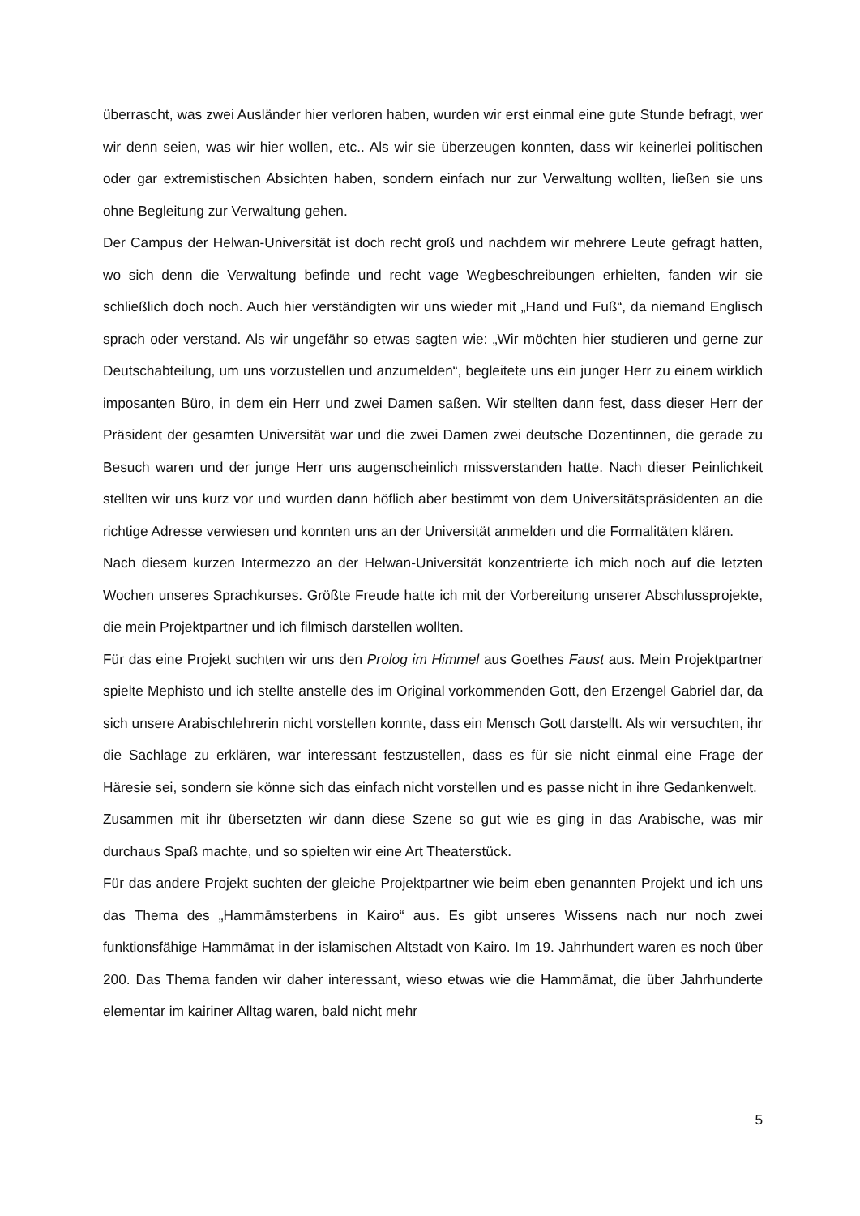überrascht, was zwei Ausländer hier verloren haben, wurden wir erst einmal eine gute Stunde befragt, wer wir denn seien, was wir hier wollen, etc.. Als wir sie überzeugen konnten, dass wir keinerlei politischen oder gar extremistischen Absichten haben, sondern einfach nur zur Verwaltung wollten, ließen sie uns ohne Begleitung zur Verwaltung gehen.
Der Campus der Helwan-Universität ist doch recht groß und nachdem wir mehrere Leute gefragt hatten, wo sich denn die Verwaltung befinde und recht vage Wegbeschreibungen erhielten, fanden wir sie schließlich doch noch. Auch hier verständigten wir uns wieder mit „Hand und Fuß“, da niemand Englisch sprach oder verstand. Als wir ungefähr so etwas sagten wie: „Wir möchten hier studieren und gerne zur Deutschabteilung, um uns vorzustellen und anzumelden“, begleitete uns ein junger Herr zu einem wirklich imposanten Büro, in dem ein Herr und zwei Damen saßen. Wir stellten dann fest, dass dieser Herr der Präsident der gesamten Universität war und die zwei Damen zwei deutsche Dozentinnen, die gerade zu Besuch waren und der junge Herr uns augenscheinlich missverstanden hatte. Nach dieser Peinlichkeit stellten wir uns kurz vor und wurden dann höflich aber bestimmt von dem Universitätspräsidenten an die richtige Adresse verwiesen und konnten uns an der Universität anmelden und die Formalitäten klären.
Nach diesem kurzen Intermezzo an der Helwan-Universität konzentrierte ich mich noch auf die letzten Wochen unseres Sprachkurses. Größte Freude hatte ich mit der Vorbereitung unserer Abschlussprojekte, die mein Projektpartner und ich filmisch darstellen wollten.
Für das eine Projekt suchten wir uns den Prolog im Himmel aus Goethes Faust aus. Mein Projektpartner spielte Mephisto und ich stellte anstelle des im Original vorkommenden Gott, den Erzengel Gabriel dar, da sich unsere Arabischlehrerin nicht vorstellen konnte, dass ein Mensch Gott darstellt. Als wir versuchten, ihr die Sachlage zu erklären, war interessant festzustellen, dass es für sie nicht einmal eine Frage der Häresie sei, sondern sie könne sich das einfach nicht vorstellen und es passe nicht in ihre Gedankenwelt.
Zusammen mit ihr übersetzten wir dann diese Szene so gut wie es ging in das Arabische, was mir durchaus Spaß machte, und so spielten wir eine Art Theaterstück.
Für das andere Projekt suchten der gleiche Projektpartner wie beim eben genannten Projekt und ich uns das Thema des „Hammāmsterbens in Kairo“ aus. Es gibt unseres Wissens nach nur noch zwei funktionsfähige Hammāmat in der islamischen Altstadt von Kairo. Im 19. Jahrhundert waren es noch über 200. Das Thema fanden wir daher interessant, wieso etwas wie die Hammāmat, die über Jahrhunderte elementar im kairiner Alltag waren, bald nicht mehr
5